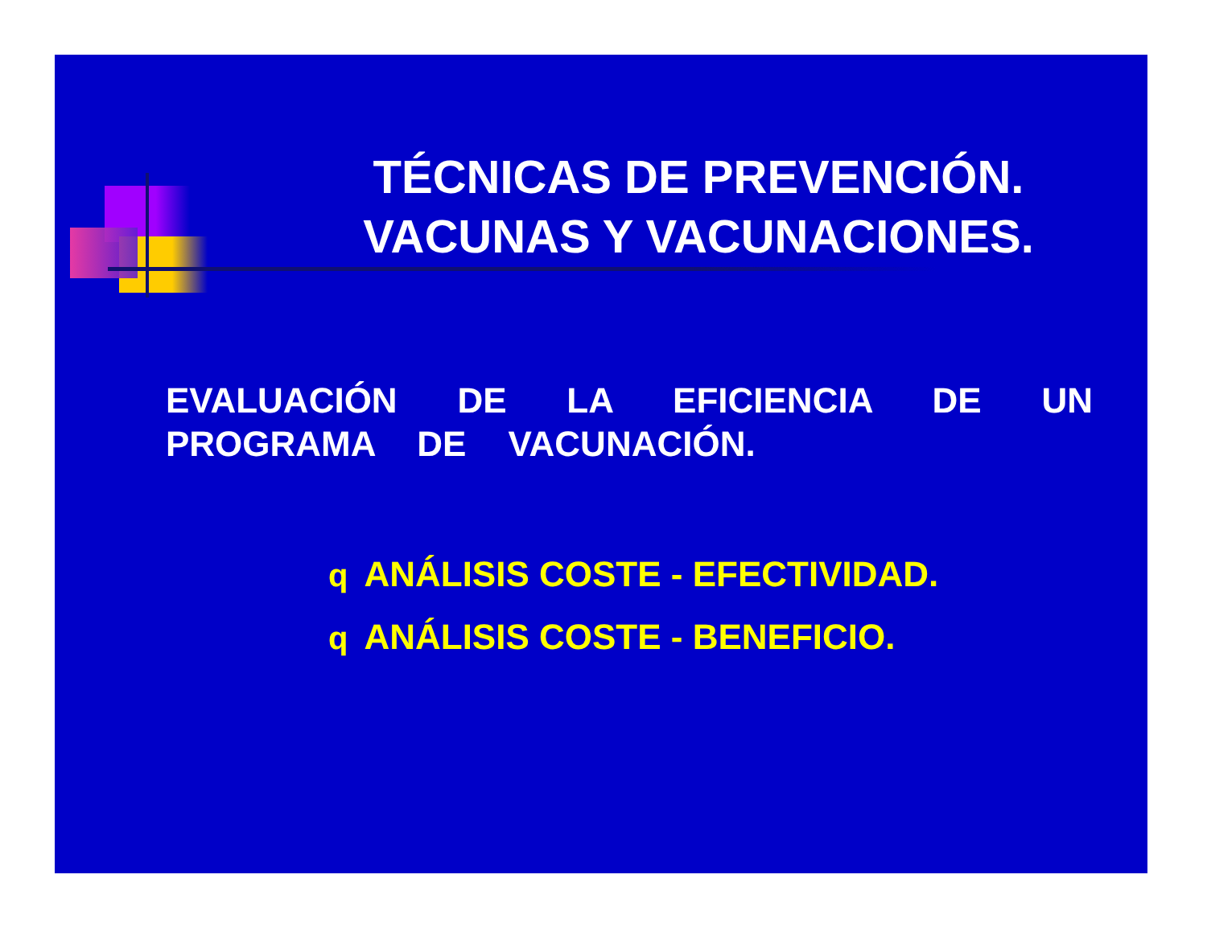TÉCNICAS DE PREVENCIÓN.
VACUNAS Y VACUNACIONES.
EVALUACIÓN DE LA EFICIENCIA DE UN PROGRAMA DE VACUNACIÓN.
q ANÁLISIS COSTE - EFECTIVIDAD.
q ANÁLISIS COSTE - BENEFICIO.